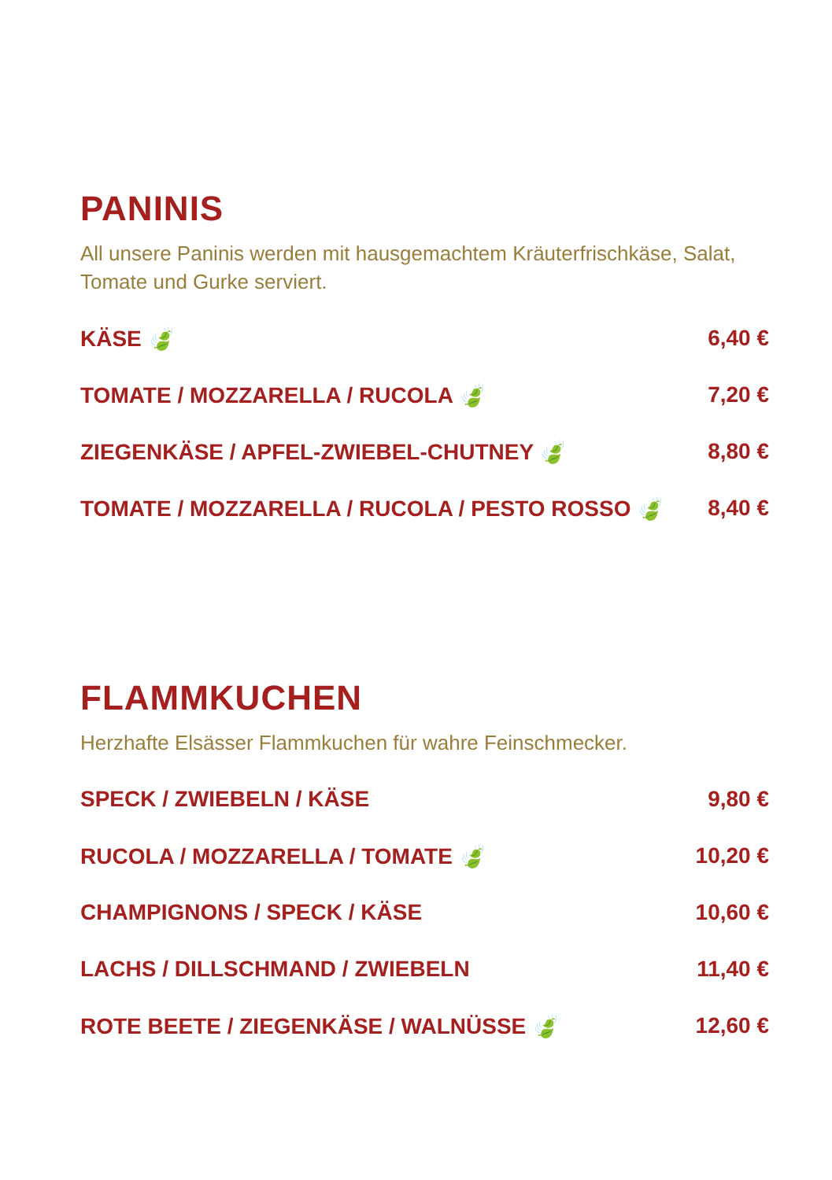PANINIS
All unsere Paninis werden mit hausgemachtem Kräuterfrischkäse, Salat,
Tomate und Gurke serviert.
KÄSE 🍃 6,40 €
TOMATE / MOZZARELLA / RUCOLA 🍃 7,20 €
ZIEGENKÄSE / APFEL-ZWIEBEL-CHUTNEY 🍃 8,80 €
TOMATE / MOZZARELLA / RUCOLA / PESTO ROSSO 🍃 8,40 €
FLAMMKUCHEN
Herzhafte Elsässer Flammkuchen für wahre Feinschmecker.
SPECK / ZWIEBELN / KÄSE 9,80 €
RUCOLA / MOZZARELLA / TOMATE 🍃 10,20 €
CHAMPIGNONS / SPECK / KÄSE 10,60 €
LACHS / DILLSCHMAND / ZWIEBELN 11,40 €
ROTE BEETE / ZIEGENKÄSE / WALNÜSSE 🍃 12,60 €